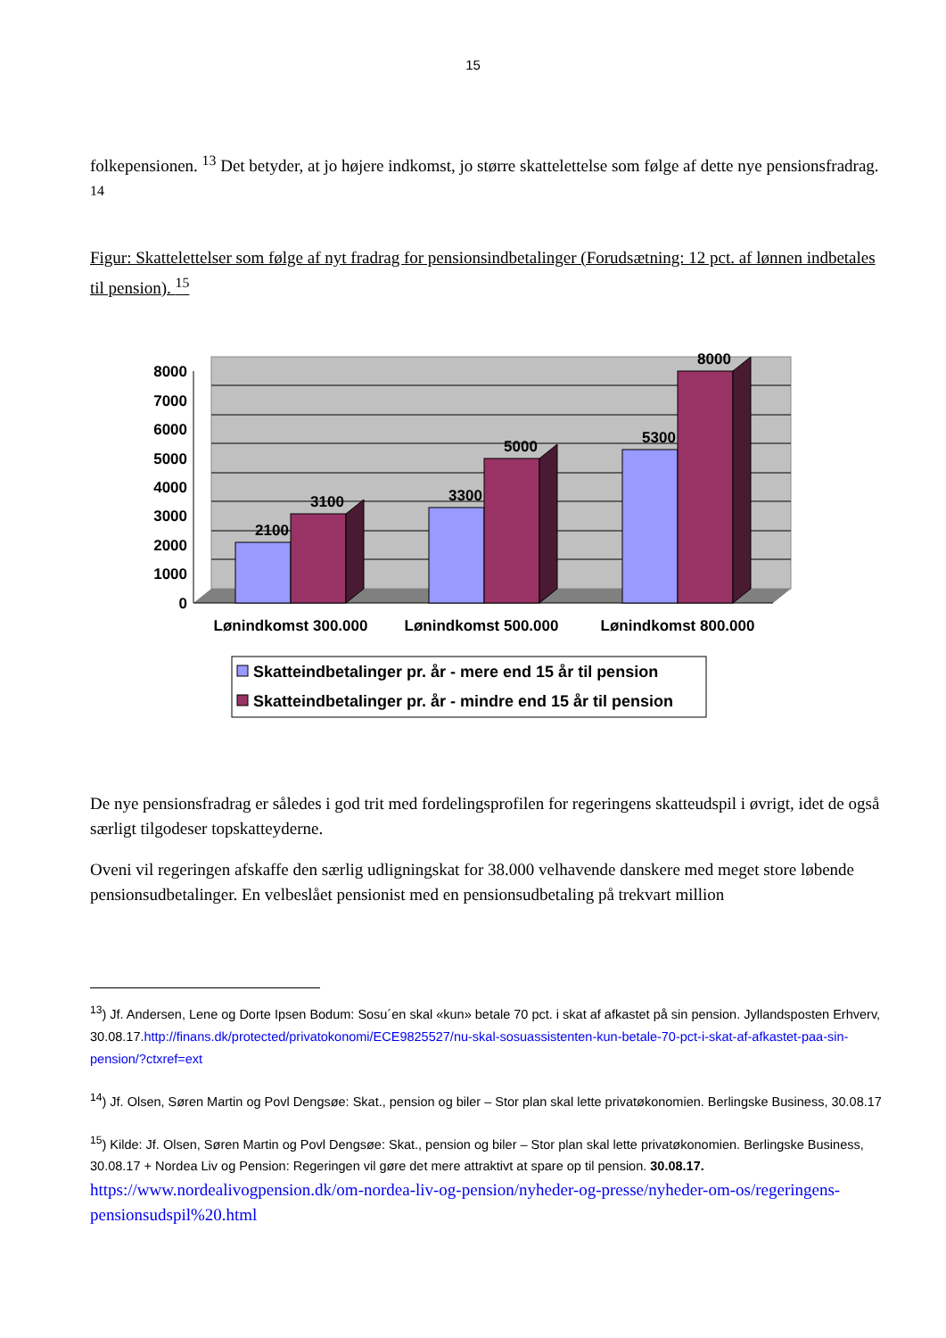15
folkepensionen. <sup>13</sup> Det betyder, at jo højere indkomst, jo større skattelettelse som følge af dette nye pensionsfradrag. <sup>14</sup>
Figur: Skattelettelser som følge af nyt fradrag for pensionsindbetalinger (Forudsætning: 12 pct. af lønnen indbetales til pension). <sup>15</sup>
8000
7000
6000
5000
4000
3000
2000
1000
0
2100
3100
3300
5000
5300
8000
Lønindkomst 300.000
Lønindkomst 500.000
Lønindkomst 800.000
Skatteindbetalinger pr. år - mere end 15 år til pension
Skatteindbetalinger pr. år - mindre end 15 år til pension
De nye pensionsfradrag er således i god trit med fordelingsprofilen for regeringens skatteudspil i øvrigt, idet de også særligt tilgodeser topskatteyderne.
Oveni vil regeringen afskaffe den særlig udligningskat for 38.000 velhavende danskere med meget store løbende pensionsudbetalinger. En velbeslået pensionist med en pensionsudbetaling på trekvart million
<sup>13</sup>) Jf. Andersen, Lene og Dorte Ipsen Bodum: Sosu´en skal «kun» betale 70 pct. i skat af afkastet på sin pension. Jyllandsposten Erhverv, 30.08.17.http://finans.dk/protected/privatokonomi/ECE9825527/nu-skal-sosuassistenten-kun-betale-70-pct-i-skat-af-afkastet-paa-sin-pension/?ctxref=ext
<sup>14</sup>) Jf. Olsen, Søren Martin og Povl Dengsøe: Skat., pension og biler – Stor plan skal lette privatøkonomien. Berlingske Business, 30.08.17
<sup>15</sup>) Kilde: Jf. Olsen, Søren Martin og Povl Dengsøe: Skat., pension og biler – Stor plan skal lette privatøkonomien. Berlingske Business, 30.08.17 + Nordea Liv og Pension: Regeringen vil gøre det mere attraktivt at spare op til pension. 30.08.17.
https://www.nordealivogpension.dk/om-nordea-liv-og-pension/nyheder-og-presse/nyheder-om-os/regeringens-pensionsudspil%20.html